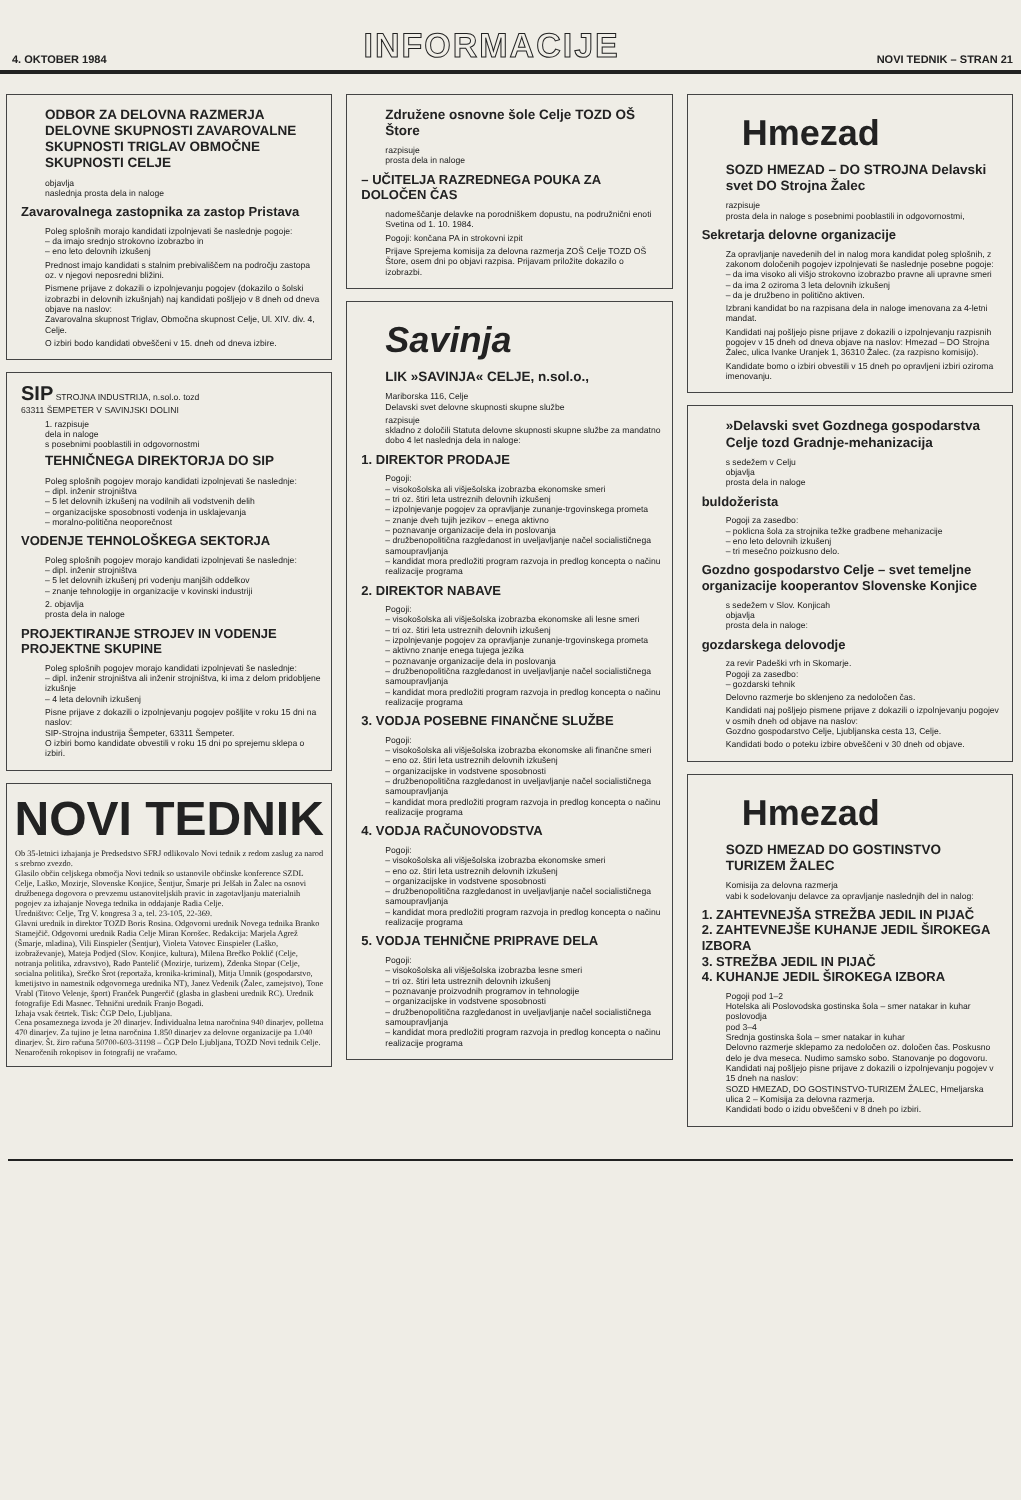4. OKTOBER 1984 INFORMACIJE NOVI TEDNIK – STRAN 21
ODBOR ZA DELOVNA RAZMERJA DELOVNE SKUPNOSTI ZAVAROVALNE SKUPNOSTI TRIGLAV OBMOČNE SKUPNOSTI CELJE
objavlja
naslednja prosta dela in naloge
Zavarovalnega zastopnika za zastop Pristava
Poleg splošnih morajo kandidati izpolnjevati še naslednje pogoje:
– da imajo srednjo strokovno izobrazbo in
– eno leto delovnih izkušenj
Prednost imajo kandidati s stalnim prebivališčem na področju zastopa oz. v njegovi neposredni bližini.
Pismene prijave z dokazili o izpolnjevanju pogojev (dokazilo o šolski izobrazbi in delovnih izkušnjah) naj kandidati pošljejo v 8 dneh od dneva objave na naslov:
Zavarovalna skupnost Triglav, Območna skupnost Celje, Ul. XIV. div. 4, Celje.
O izbiri bodo kandidati obveščeni v 15. dneh od dneva izbire.
SIP STROJNA INDUSTRIJA, n.sol.o. tozd
63311 ŠEMPETER V SAVINJSKI DOLINI
1. razpisuje
dela in naloge
s posebnimi pooblastili in odgovornostmi
TEHNIČNEGA DIREKTORJA DO SIP
Poleg splošnih pogojev morajo kandidati izpolnjevati še naslednje:
– dipl. inženir strojništva
– 5 let delovnih izkušenj na vodilnih ali vodstvenih delih
– organizacijske sposobnosti vodenja in usklajevanja
– moralno-politična neoporečnost
VODENJE TEHNOLOŠKEGA SEKTORJA
Poleg splošnih pogojev morajo kandidati izpolnjevati še naslednje:
– dipl. inženir strojništva
– 5 let delovnih izkušenj pri vodenju manjših oddelkov
– znanje tehnologije in organizacije v kovinski industriji
2. objavlja
prosta dela in naloge
PROJEKTIRANJE STROJEV IN VODENJE PROJEKTNE SKUPINE
Poleg splošnih pogojev morajo kandidati izpolnjevati še naslednje:
– dipl. inženir strojništva ali inženir strojništva, ki ima z delom pridobljene izkušnje
– 4 leta delovnih izkušenj
Pisne prijave z dokazili o izpolnjevanju pogojev pošljite v roku 15 dni na naslov:
SIP-Strojna industrija Šempeter, 63311 Šempeter.
O izbiri bomo kandidate obvestili v roku 15 dni po sprejemu sklepa o izbiri.
NOVI TEDNIK
Ob 35-letnici izhajanja je Predsedstvo SFRJ odlikovalo Novi tednik z redom zaslug za narod s srebrno zvezdo.
Glasilo občin celjskega območja Novi tednik so ustanovile občinske konference SZDL Celje, Laško, Mozirje, Slovenske Konjice, Šentjur, Šmarje pri Jelšah in Žalec na osnovi družbenega dogovora o prevzemu ustanoviteljskih pravic in zagotavljanju materialnih pogojev za izhajanje Novega tednika in oddajanje Radia Celje.
Uredništvo: Celje, Trg V. kongresa 3 a, tel. 23-105, 22-369.
Glavni urednik in direktor TOZD Boris Rosina. Odgovorni urednik Novega tednika Branko Stamejčič. Odgovorni urednik Radia Celje Miran Korošec. Redakcija: Marjela Agrež (Šmarje, mladina), Vili Einspieler (Šentjur), Violeta Vatovec Einspieler (Laško, izobraževanje), Mateja Podjed (Slov. Konjice, kultura), Milena Brečko Poklič (Celje, notranja politika, zdravstvo), Rado Pantelič (Mozirje, turizem), Zdenka Stopar (Celje, socialna politika), Srečko Šrot (reportaža, kronika-kriminal), Mitja Umnik (gospodarstvo, kmetijstvo in namestnik odgovornega urednika NT), Janez Vedenik (Žalec, zamejstvo), Tone Vrabl (Titovo Velenje, šport) Franček Pungerčič (glasba in glasbeni urednik RC). Urednik fotografije Edi Masnec. Tehnični urednik Franjo Bogadi.
Izhaja vsak četrtek. Tisk: ČGP Delo, Ljubljana.
Cena posameznega izvoda je 20 dinarjev. Individualna letna naročnina 940 dinarjev, polletna 470 dinarjev. Za tujino je letna naročnina 1.850 dinarjev za delovne organizacije pa 1.040 dinarjev. Št. žiro računa 50700-603-31198 – ČGP Delo Ljubljana, TOZD Novi tednik Celje.
Nenaročenih rokopisov in fotografij ne vračamo.
Združene osnovne šole Celje TOZD OŠ Štore
razpisuje
prosta dela in naloge
– UČITELJA RAZREDNEGA POUKA ZA DOLOČEN ČAS
nadomeščanje delavke na porodniškem dopustu, na podružnični enoti Svetina od 1. 10. 1984.
Pogoji: končana PA in strokovni izpit
Prijave Sprejema komisija za delovna razmerja ZOŠ Celje TOZD OŠ Štore, osem dni po objavi razpisa. Prijavam priložite dokazilo o izobrazbi.
Savinja
LIK »SAVINJA« CELJE, n.sol.o.,
Mariborska 116, Celje
Delavski svet delovne skupnosti skupne službe
razpisuje
skladno z določili Statuta delovne skupnosti skupne službe za mandatno dobo 4 let naslednja dela in naloge:
1. DIREKTOR PRODAJE
Pogoji:
– visokošolska ali višješolska izobrazba ekonomske smeri
– tri oz. štiri leta ustreznih delovnih izkušenj
– izpolnjevanje pogojev za opravljanje zunanje-trgovinskega prometa
– znanje dveh tujih jezikov – enega aktivno
– poznavanje organizacije dela in poslovanja
– družbenopolitična razgledanost in uveljavljanje načel socialističnega samoupravljanja
– kandidat mora predložiti program razvoja in predlog koncepta o načinu realizacije programa
2. DIREKTOR NABAVE
Pogoji:
– visokošolska ali višješolska izobrazba ekonomske ali lesne smeri
– tri oz. štiri leta ustreznih delovnih izkušenj
– izpolnjevanje pogojev za opravljanje zunanje-trgovinskega prometa
– aktivno znanje enega tujega jezika
– poznavanje organizacije dela in poslovanja
– družbenopolitična razgledanost in uveljavljanje načel socialističnega samoupravljanja
– kandidat mora predložiti program razvoja in predlog koncepta o načinu realizacije programa
3. VODJA POSEBNE FINANČNE SLUŽBE
Pogoji:
– visokošolska ali višješolska izobrazba ekonomske ali finančne smeri
– eno oz. štiri leta ustreznih delovnih izkušenj
– organizacijske in vodstvene sposobnosti
– družbenopolitična razgledanost in uveljavljanje načel socialističnega samoupravljanja
– kandidat mora predložiti program razvoja in predlog koncepta o načinu realizacije programa
4. VODJA RAČUNOVODSTVA
Pogoji:
– visokošolska ali višješolska izobrazba ekonomske smeri
– eno oz. štiri leta ustreznih delovnih izkušenj
– organizacijske in vodstvene sposobnosti
– družbenopolitična razgledanost in uveljavljanje načel socialističnega samoupravljanja
– kandidat mora predložiti program razvoja in predlog koncepta o načinu realizacije programa
5. VODJA TEHNIČNE PRIPRAVE DELA
Pogoji:
– visokošolska ali višješolska izobrazba lesne smeri
– tri oz. štiri leta ustreznih delovnih izkušenj
– poznavanje proizvodnih programov in tehnologije
– organizacijske in vodstvene sposobnosti
– družbenopolitična razgledanost in uveljavljanje načel socialističnega samoupravljanja
– kandidat mora predložiti program razvoja in predlog koncepta o načinu realizacije programa
Hmezad
SOZD HMEZAD – DO STROJNA Delavski svet DO Strojna Žalec
razpisuje
prosta dela in naloge s posebnimi pooblastili in odgovornostmi,
Sekretarja delovne organizacije
Za opravljanje navedenih del in nalog mora kandidat poleg splošnih, z zakonom določenih pogojev izpolnjevati še naslednje posebne pogoje:
– da ima visoko ali višjo strokovno izobrazbo pravne ali upravne smeri
– da ima 2 oziroma 3 leta delovnih izkušenj
– da je družbeno in politično aktiven.
Izbrani kandidat bo na razpisana dela in naloge imenovana za 4-letni mandat.
Kandidati naj pošljejo pisne prijave z dokazili o izpolnjevanju razpisnih pogojev v 15 dneh od dneva objave na naslov: Hmezad – DO Strojna Žalec, ulica Ivanke Uranjek 1, 36310 Žalec. (za razpisno komisijo).
Kandidate bomo o izbiri obvestili v 15 dneh po opravljeni izbiri oziroma imenovanju.
»Delavski svet Gozdnega gospodarstva Celje tozd Gradnje-mehanizacija
s sedežem v Celju
objavlja
prosta dela in naloge
buldožerista
Pogoji za zasedbo:
– poklicna šola za strojnika težke gradbene mehanizacije
– eno leto delovnih izkušenj
– tri mesečno poizkusno delo.
Gozdno gospodarstvo Celje – svet temeljne organizacije kooperantov Slovenske Konjice
s sedežem v Slov. Konjicah
objavlja
prosta dela in naloge:
gozdarskega delovodje
za revir Padeški vrh in Skomarje.
Pogoji za zasedbo:
– gozdarski tehnik
Delovno razmerje bo sklenjeno za nedoločen čas.
Kandidati naj pošljejo pismene prijave z dokazili o izpolnjevanju pogojev v osmih dneh od objave na naslov:
Gozdno gospodarstvo Celje, Ljubljanska cesta 13, Celje.
Kandidati bodo o poteku izbire obveščeni v 30 dneh od objave.
Hmezad
SOZD HMEZAD DO GOSTINSTVO TURIZEM ŽALEC
Komisija za delovna razmerja
vabi k sodelovanju delavce za opravljanje naslednjih del in nalog:
1. ZAHTEVNEJŠA STREŽBA JEDIL IN PIJAČ
2. ZAHTEVNEJŠE KUHANJE JEDIL ŠIROKEGA IZBORA
3. STREŽBA JEDIL IN PIJAČ
4. KUHANJE JEDIL ŠIROKEGA IZBORA
Pogoji pod 1–2
Hotelska ali Poslovodska gostinska šola – smer natakar in kuhar poslovodja
pod 3–4
Srednja gostinska šola – smer natakar in kuhar
Delovno razmerje sklepamo za nedoločen oz. določen čas. Poskusno delo je dva meseca. Nudimo samsko sobo. Stanovanje po dogovoru.
Kandidati naj pošljejo pisne prijave z dokazili o izpolnjevanju pogojev v 15 dneh na naslov:
SOZD HMEZAD, DO GOSTINSTVO-TURIZEM ŽALEC, Hmeljarska ulica 2 – Komisija za delovna razmerja.
Kandidati bodo o izidu obveščeni v 8 dneh po izbiri.